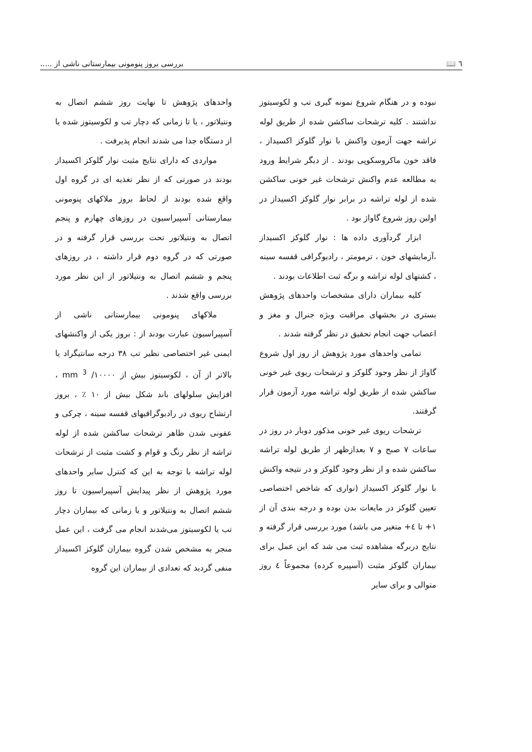٦ 📖 بررسی بروز پنومونی بیمارستانی ناشی از .....
نبوده و در هنگام شروع نمونه گیری تب و لکوسیتوز نداشتند . کلیه ترشحات ساکشن شده از طریق لوله تراشه جهت آزمون واکنش با نوار گلوکز اکسیداز ، فاقد خون ماکروسکوپی بودند . از دیگر شرایط ورود به مطالعه عدم واکنش ترشحات غیر خونی ساکشن شده از لوله تراشه در برابر نوار گلوکز اکسیداز در اولین روز شروع گاواژ بود .
ابزار گردآوری داده ها : نوار گلوکز اکسیداز ،آزمایشهای خون ، ترمومتر ، رادیوگرافی قفسه سینه ، کشتهای لوله تراشه و برگه ثبت اطلاعات بودند .
کلیه بیماران دارای مشخصات واحدهای پژوهش بستری در بخشهای مراقبت ویژه جنرال و مغز و اعصاب جهت انجام تحقیق در نظر گرفته شدند .
تمامی واحدهای مورد پژوهش از روز اول شروع گاواژ از نظر وجود گلوکز و ترشحات ریوی غیر خونی ساکشن شده از طریق لوله تراشه مورد آزمون قرار گرفتند.
ترشحات ریوی غیر خونی مذکور دوبار در روز در ساعات ٧ صبح و ٧ بعدازظهر از طریق لوله تراشه ساکشن شده و از نظر وجود گلوکز و در نتیجه واکنش با نوار گلوکز اکسیداز (نواری که شاخص اختصاصی تعیین گلوکز در مایعات بدن بوده و درجه بندی آن از ١+ تا ٤+ متغیر می باشد) مورد بررسی قرار گرفته و نتایج دربرگه مشاهده ثبت می شد که این عمل برای بیماران گلوکز مثبت (آسپیره کرده) مجموعاً ٤ روز متوالی و برای سایر
واحدهای پژوهش تا نهایت روز ششم اتصال به ونتیلاتور ، یا تا زمانی که دچار تب و لکوسیتوز شده یا از دستگاه جدا می شدند انجام پذیرفت .
مواردی که دارای نتایج مثبت نوار گلوکز اکسیداز بودند در صورتی که از نظر تغذیه ای در گروه اول واقع شده بودند از لحاظ بروز ملاکهای پنومونی بیمارستانی آسپیراسیون در روزهای چهارم و پنجم اتصال به ونتیلاتور تحت بررسی قرار گرفته و در صورتی که در گروه دوم قرار داشته ، در روزهای پنجم و ششم اتصال به ونتیلاتور از این نظر مورد بررسی واقع شدند .
ملاکهای پنومونی بیمارستانی ناشی از آسپیراسیون عبارت بودند از : بروز یکی از واکنشهای ایمنی غیر اختصاصی نظیر تب ٣٨ درجه سانتیگراد یا بالاتر از آن ، لکوسیتوز بیش از ١٠٠٠٠/ mm <sup>3</sup> ، افزایش سلولهای باند شکل بیش از ١٠ ٪ ، بروز ارتشاح ریوی در رادیوگرافیهای قفسه سینه ، چرکی و عفونی شدن ظاهر ترشحات ساکشن شده از لوله تراشه از نظر رنگ و قوام و کشت مثبت از ترشحات لوله تراشه با توجه به این که کنترل سایر واحدهای مورد پژوهش از نظر پیدایش آسپیراسیون تا روز ششم اتصال به ونتیلاتور و یا زمانی که بیماران دچار تب یا لکوسیتوز می‌شدند انجام می گرفت ، این عمل منجر به مشخص شدن گروه بیماران گلوکز اکسیداز منفی گردید که تعدادی از بیماران این گروه